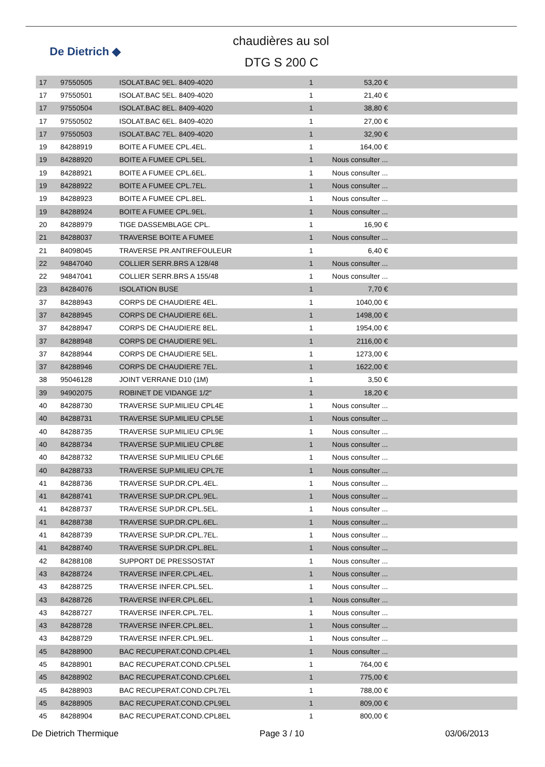De Dietrich ◆
chaudières au sol
DTG S 200 C
| 17 | 97550505 | ISOLAT.BAC 9EL. 8409-4020 | 1 | 53,20 € | |
| 17 | 97550501 | ISOLAT.BAC 5EL. 8409-4020 | 1 | 21,40 € | |
| 17 | 97550504 | ISOLAT.BAC 8EL. 8409-4020 | 1 | 38,80 € | |
| 17 | 97550502 | ISOLAT.BAC 6EL. 8409-4020 | 1 | 27,00 € | |
| 17 | 97550503 | ISOLAT.BAC 7EL. 8409-4020 | 1 | 32,90 € | |
| 19 | 84288919 | BOITE A FUMEE CPL.4EL. | 1 | 164,00 € | |
| 19 | 84288920 | BOITE A FUMEE CPL.5EL. | 1 | Nous consulter ... | |
| 19 | 84288921 | BOITE A FUMEE CPL.6EL. | 1 | Nous consulter ... | |
| 19 | 84288922 | BOITE A FUMEE CPL.7EL. | 1 | Nous consulter ... | |
| 19 | 84288923 | BOITE A FUMEE CPL.8EL. | 1 | Nous consulter ... | |
| 19 | 84288924 | BOITE A FUMEE CPL.9EL. | 1 | Nous consulter ... | |
| 20 | 84288979 | TIGE DASSEMBLAGE CPL. | 1 | 16,90 € | |
| 21 | 84288037 | TRAVERSE BOITE A FUMEE | 1 | Nous consulter ... | |
| 21 | 84098045 | TRAVERSE PR.ANTIREFOULEUR | 1 | 6,40 € | |
| 22 | 94847040 | COLLIER SERR.BRS A 128/48 | 1 | Nous consulter ... | |
| 22 | 94847041 | COLLIER SERR.BRS A 155/48 | 1 | Nous consulter ... | |
| 23 | 84284076 | ISOLATION BUSE | 1 | 7,70 € | |
| 37 | 84288943 | CORPS DE CHAUDIERE 4EL. | 1 | 1040,00 € | |
| 37 | 84288945 | CORPS DE CHAUDIERE 6EL. | 1 | 1498,00 € | |
| 37 | 84288947 | CORPS DE CHAUDIERE 8EL. | 1 | 1954,00 € | |
| 37 | 84288948 | CORPS DE CHAUDIERE 9EL. | 1 | 2116,00 € | |
| 37 | 84288944 | CORPS DE CHAUDIERE 5EL. | 1 | 1273,00 € | |
| 37 | 84288946 | CORPS DE CHAUDIERE 7EL. | 1 | 1622,00 € | |
| 38 | 95046128 | JOINT VERRANE D10 (1M) | 1 | 3,50 € | |
| 39 | 94902075 | ROBINET DE VIDANGE 1/2" | 1 | 18,20 € | |
| 40 | 84288730 | TRAVERSE SUP.MILIEU CPL4E | 1 | Nous consulter ... | |
| 40 | 84288731 | TRAVERSE SUP.MILIEU CPL5E | 1 | Nous consulter ... | |
| 40 | 84288735 | TRAVERSE SUP.MILIEU CPL9E | 1 | Nous consulter ... | |
| 40 | 84288734 | TRAVERSE SUP.MILIEU CPL8E | 1 | Nous consulter ... | |
| 40 | 84288732 | TRAVERSE SUP.MILIEU CPL6E | 1 | Nous consulter ... | |
| 40 | 84288733 | TRAVERSE SUP.MILIEU CPL7E | 1 | Nous consulter ... | |
| 41 | 84288736 | TRAVERSE SUP.DR.CPL.4EL. | 1 | Nous consulter ... | |
| 41 | 84288741 | TRAVERSE SUP.DR.CPL.9EL. | 1 | Nous consulter ... | |
| 41 | 84288737 | TRAVERSE SUP.DR.CPL.5EL. | 1 | Nous consulter ... | |
| 41 | 84288738 | TRAVERSE SUP.DR.CPL.6EL. | 1 | Nous consulter ... | |
| 41 | 84288739 | TRAVERSE SUP.DR.CPL.7EL. | 1 | Nous consulter ... | |
| 41 | 84288740 | TRAVERSE SUP.DR.CPL.8EL. | 1 | Nous consulter ... | |
| 42 | 84288108 | SUPPORT DE PRESSOSTAT | 1 | Nous consulter ... | |
| 43 | 84288724 | TRAVERSE INFER.CPL.4EL. | 1 | Nous consulter ... | |
| 43 | 84288725 | TRAVERSE INFER.CPL.5EL. | 1 | Nous consulter ... | |
| 43 | 84288726 | TRAVERSE INFER.CPL.6EL. | 1 | Nous consulter ... | |
| 43 | 84288727 | TRAVERSE INFER.CPL.7EL. | 1 | Nous consulter ... | |
| 43 | 84288728 | TRAVERSE INFER.CPL.8EL. | 1 | Nous consulter ... | |
| 43 | 84288729 | TRAVERSE INFER.CPL.9EL. | 1 | Nous consulter ... | |
| 45 | 84288900 | BAC RECUPERAT.COND.CPL4EL | 1 | Nous consulter ... | |
| 45 | 84288901 | BAC RECUPERAT.COND.CPL5EL | 1 | 764,00 € | |
| 45 | 84288902 | BAC RECUPERAT.COND.CPL6EL | 1 | 775,00 € | |
| 45 | 84288903 | BAC RECUPERAT.COND.CPL7EL | 1 | 788,00 € | |
| 45 | 84288905 | BAC RECUPERAT.COND.CPL9EL | 1 | 809,00 € | |
| 45 | 84288904 | BAC RECUPERAT.COND.CPL8EL | 1 | 800,00 € | |
De Dietrich Thermique Page 3 / 10 03/06/2013